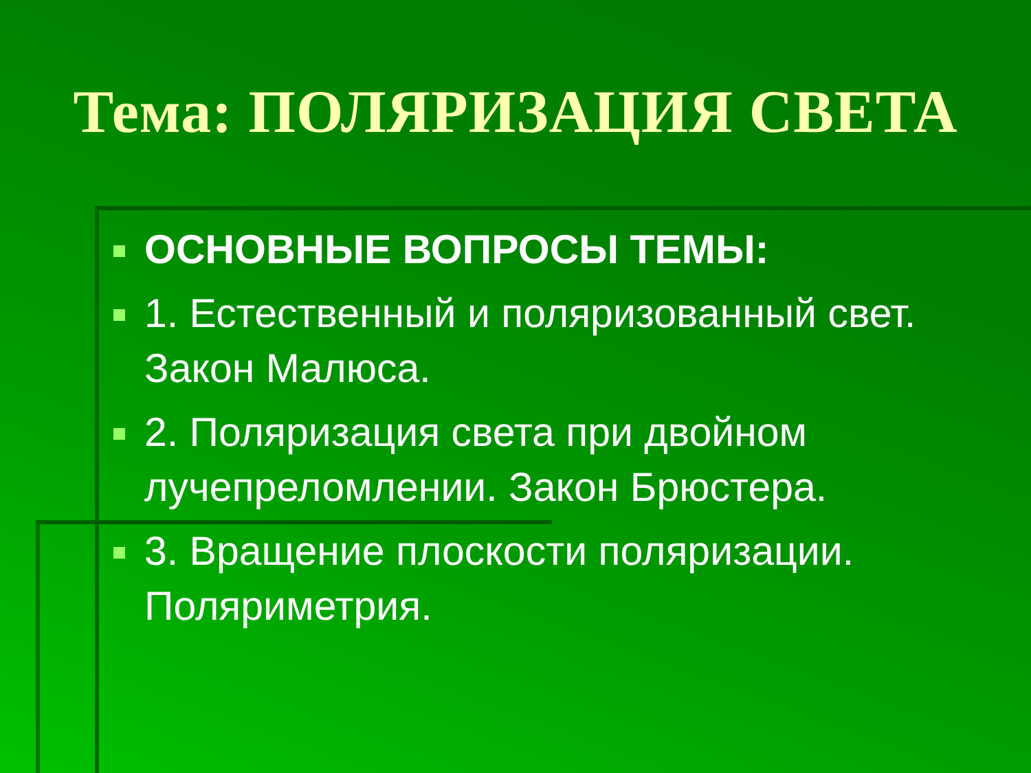Тема: ПОЛЯРИЗАЦИЯ СВЕТА
ОСНОВНЫЕ ВОПРОСЫ ТЕМЫ:
1. Естественный и поляризованный свет. Закон Малюса.
2. Поляризация света при двойном лучепреломлении. Закон Брюстера.
3. Вращение плоскости поляризации. Поляриметрия.